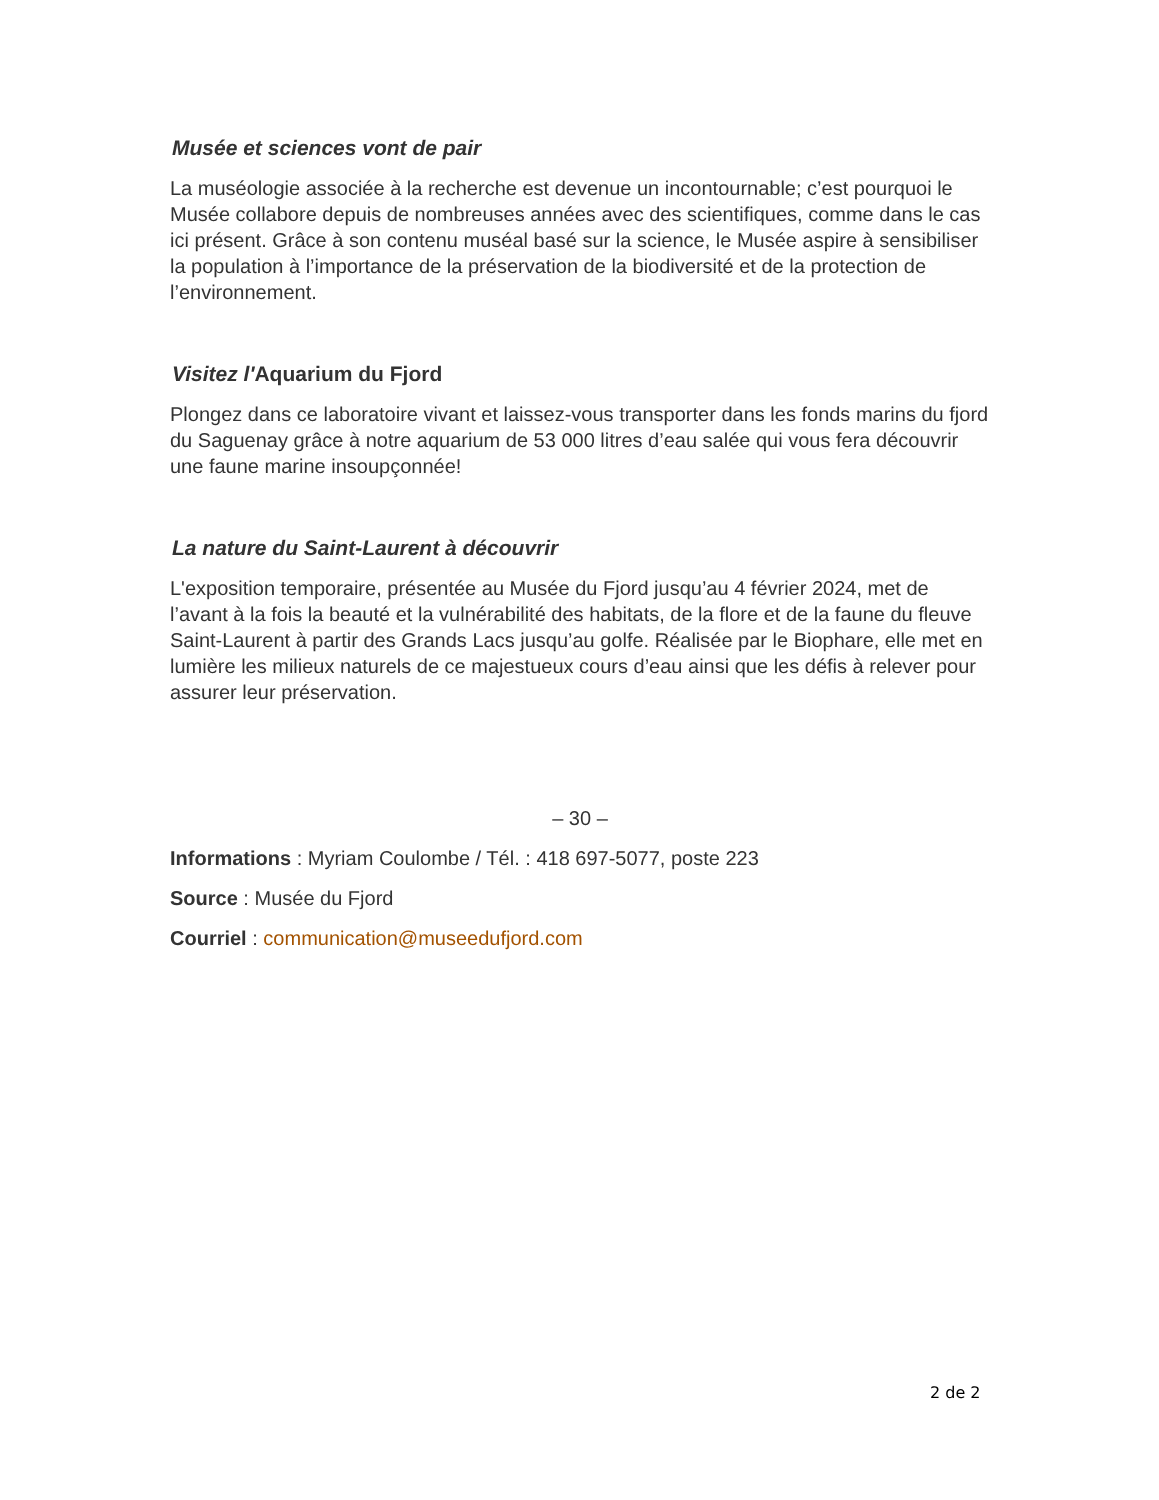Musée et sciences vont de pair
La muséologie associée à la recherche est devenue un incontournable; c’est pourquoi le Musée collabore depuis de nombreuses années avec des scientifiques, comme dans le cas ici présent. Grâce à son contenu muséal basé sur la science, le Musée aspire à sensibiliser la population à l’importance de la préservation de la biodiversité et de la protection de l’environnement.
Visitez l'Aquarium du Fjord
Plongez dans ce laboratoire vivant et laissez-vous transporter dans les fonds marins du fjord du Saguenay grâce à notre aquarium de 53 000 litres d’eau salée qui vous fera découvrir une faune marine insoupçonnée!
La nature du Saint-Laurent à découvrir
L'exposition temporaire, présentée au Musée du Fjord jusqu’au 4 février 2024, met de l’avant à la fois la beauté et la vulnérabilité des habitats, de la flore et de la faune du fleuve Saint-Laurent à partir des Grands Lacs jusqu’au golfe. Réalisée par le Biophare, elle met en lumière les milieux naturels de ce majestueux cours d’eau ainsi que les défis à relever pour assurer leur préservation.
– 30 –
Informations : Myriam Coulombe / Tél. : 418 697-5077, poste 223
Source : Musée du Fjord
Courriel : communication@museedufjord.com
2 de 2